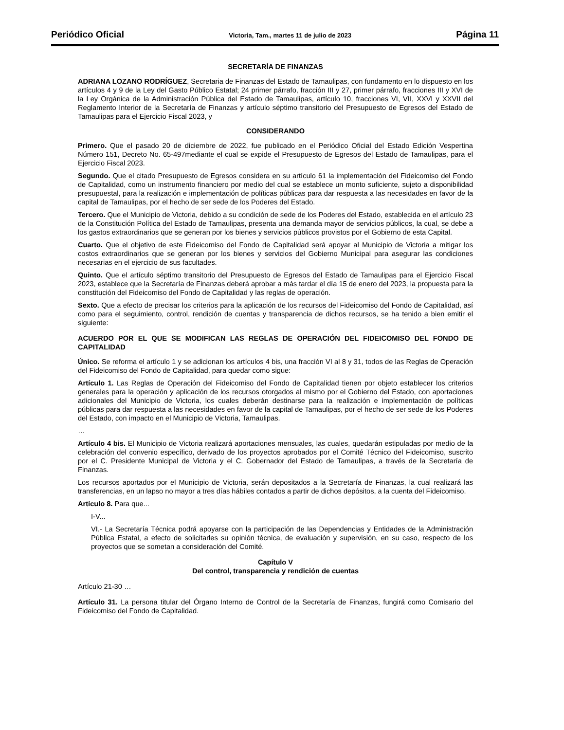Periódico Oficial Victoria, Tam., martes 11 de julio de 2023 Página 11
SECRETARÍA DE FINANZAS
ADRIANA LOZANO RODRÍGUEZ, Secretaria de Finanzas del Estado de Tamaulipas, con fundamento en lo dispuesto en los artículos 4 y 9 de la Ley del Gasto Público Estatal; 24 primer párrafo, fracción III y 27, primer párrafo, fracciones III y XVI de la Ley Orgánica de la Administración Pública del Estado de Tamaulipas, artículo 10, fracciones VI, VII, XXVI y XXVII del Reglamento Interior de la Secretaría de Finanzas y artículo séptimo transitorio del Presupuesto de Egresos del Estado de Tamaulipas para el Ejercicio Fiscal 2023, y
CONSIDERANDO
Primero. Que el pasado 20 de diciembre de 2022, fue publicado en el Periódico Oficial del Estado Edición Vespertina Número 151, Decreto No. 65-497mediante el cual se expide el Presupuesto de Egresos del Estado de Tamaulipas, para el Ejercicio Fiscal 2023.
Segundo. Que el citado Presupuesto de Egresos considera en su artículo 61 la implementación del Fideicomiso del Fondo de Capitalidad, como un instrumento financiero por medio del cual se establece un monto suficiente, sujeto a disponibilidad presupuestal, para la realización e implementación de políticas públicas para dar respuesta a las necesidades en favor de la capital de Tamaulipas, por el hecho de ser sede de los Poderes del Estado.
Tercero. Que el Municipio de Victoria, debido a su condición de sede de los Poderes del Estado, establecida en el artículo 23 de la Constitución Política del Estado de Tamaulipas, presenta una demanda mayor de servicios públicos, la cual, se debe a los gastos extraordinarios que se generan por los bienes y servicios públicos provistos por el Gobierno de esta Capital.
Cuarto. Que el objetivo de este Fideicomiso del Fondo de Capitalidad será apoyar al Municipio de Victoria a mitigar los costos extraordinarios que se generan por los bienes y servicios del Gobierno Municipal para asegurar las condiciones necesarias en el ejercicio de sus facultades.
Quinto. Que el artículo séptimo transitorio del Presupuesto de Egresos del Estado de Tamaulipas para el Ejercicio Fiscal 2023, establece que la Secretaría de Finanzas deberá aprobar a más tardar el día 15 de enero del 2023, la propuesta para la constitución del Fideicomiso del Fondo de Capitalidad y las reglas de operación.
Sexto. Que a efecto de precisar los criterios para la aplicación de los recursos del Fideicomiso del Fondo de Capitalidad, así como para el seguimiento, control, rendición de cuentas y transparencia de dichos recursos, se ha tenido a bien emitir el siguiente:
ACUERDO POR EL QUE SE MODIFICAN LAS REGLAS DE OPERACIÓN DEL FIDEICOMISO DEL FONDO DE CAPITALIDAD
Único. Se reforma el artículo 1 y se adicionan los artículos 4 bis, una fracción VI al 8 y 31, todos de las Reglas de Operación del Fideicomiso del Fondo de Capitalidad, para quedar como sigue:
Artículo 1. Las Reglas de Operación del Fideicomiso del Fondo de Capitalidad tienen por objeto establecer los criterios generales para la operación y aplicación de los recursos otorgados al mismo por el Gobierno del Estado, con aportaciones adicionales del Municipio de Victoria, los cuales deberán destinarse para la realización e implementación de políticas públicas para dar respuesta a las necesidades en favor de la capital de Tamaulipas, por el hecho de ser sede de los Poderes del Estado, con impacto en el Municipio de Victoria, Tamaulipas.
…
Artículo 4 bis. El Municipio de Victoria realizará aportaciones mensuales, las cuales, quedarán estipuladas por medio de la celebración del convenio específico, derivado de los proyectos aprobados por el Comité Técnico del Fideicomiso, suscrito por el C. Presidente Municipal de Victoria y el C. Gobernador del Estado de Tamaulipas, a través de la Secretaría de Finanzas.
Los recursos aportados por el Municipio de Victoria, serán depositados a la Secretaría de Finanzas, la cual realizará las transferencias, en un lapso no mayor a tres días hábiles contados a partir de dichos depósitos, a la cuenta del Fideicomiso.
Artículo 8. Para que...
I-V...
VI.- La Secretaría Técnica podrá apoyarse con la participación de las Dependencias y Entidades de la Administración Pública Estatal, a efecto de solicitarles su opinión técnica, de evaluación y supervisión, en su caso, respecto de los proyectos que se sometan a consideración del Comité.
Capítulo V
Del control, transparencia y rendición de cuentas
Artículo 21-30 …
Artículo 31. La persona titular del Órgano Interno de Control de la Secretaría de Finanzas, fungirá como Comisario del Fideicomiso del Fondo de Capitalidad.